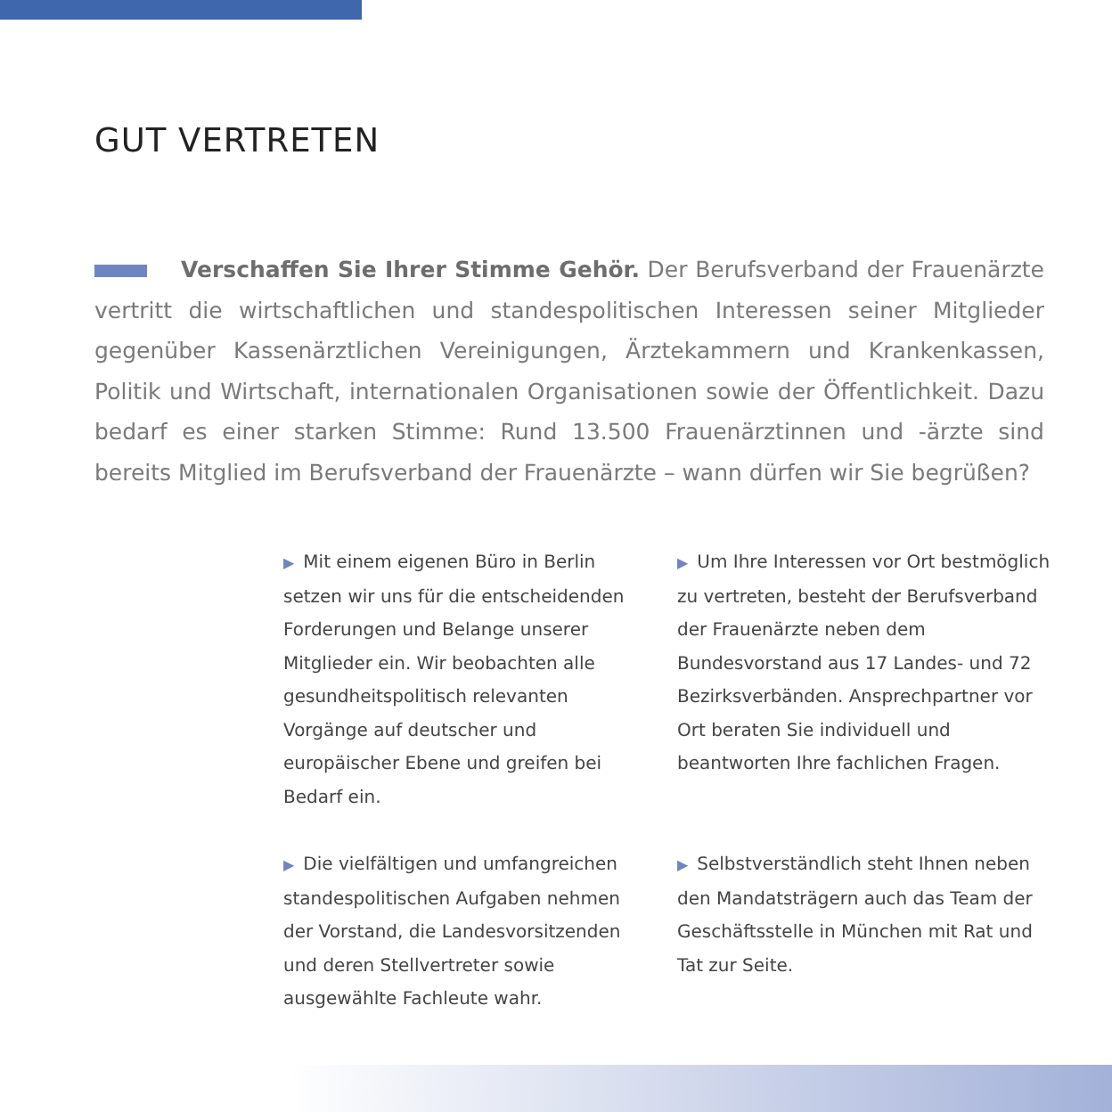GUT VERTRETEN
Verschaffen Sie Ihrer Stimme Gehör. Der Berufsverband der Frauenärzte vertritt die wirtschaftlichen und standespolitischen Interessen seiner Mitglieder gegenüber Kassenärztlichen Vereinigungen, Ärztekammern und Krankenkassen, Politik und Wirtschaft, internationalen Organisationen sowie der Öffentlichkeit. Dazu bedarf es einer starken Stimme: Rund 13.500 Frauenärztinnen und -ärzte sind bereits Mitglied im Berufsverband der Frauenärzte – wann dürfen wir Sie begrüßen?
▶ Mit einem eigenen Büro in Berlin setzen wir uns für die entscheidenden Forderungen und Belange unserer Mitglieder ein. Wir beobachten alle gesundheitspolitisch relevanten Vorgänge auf deutscher und europäischer Ebene und greifen bei Bedarf ein.
▶ Um Ihre Interessen vor Ort bestmöglich zu vertreten, besteht der Berufsverband der Frauenärzte neben dem Bundesvorstand aus 17 Landes- und 72 Bezirksverbänden. Ansprechpartner vor Ort beraten Sie individuell und beantworten Ihre fachlichen Fragen.
▶ Die vielfältigen und umfangreichen standespolitischen Aufgaben nehmen der Vorstand, die Landesvorsitzenden und deren Stellvertreter sowie ausgewählte Fachleute wahr.
▶ Selbstverständlich steht Ihnen neben den Mandatsträgern auch das Team der Geschäftsstelle in München mit Rat und Tat zur Seite.